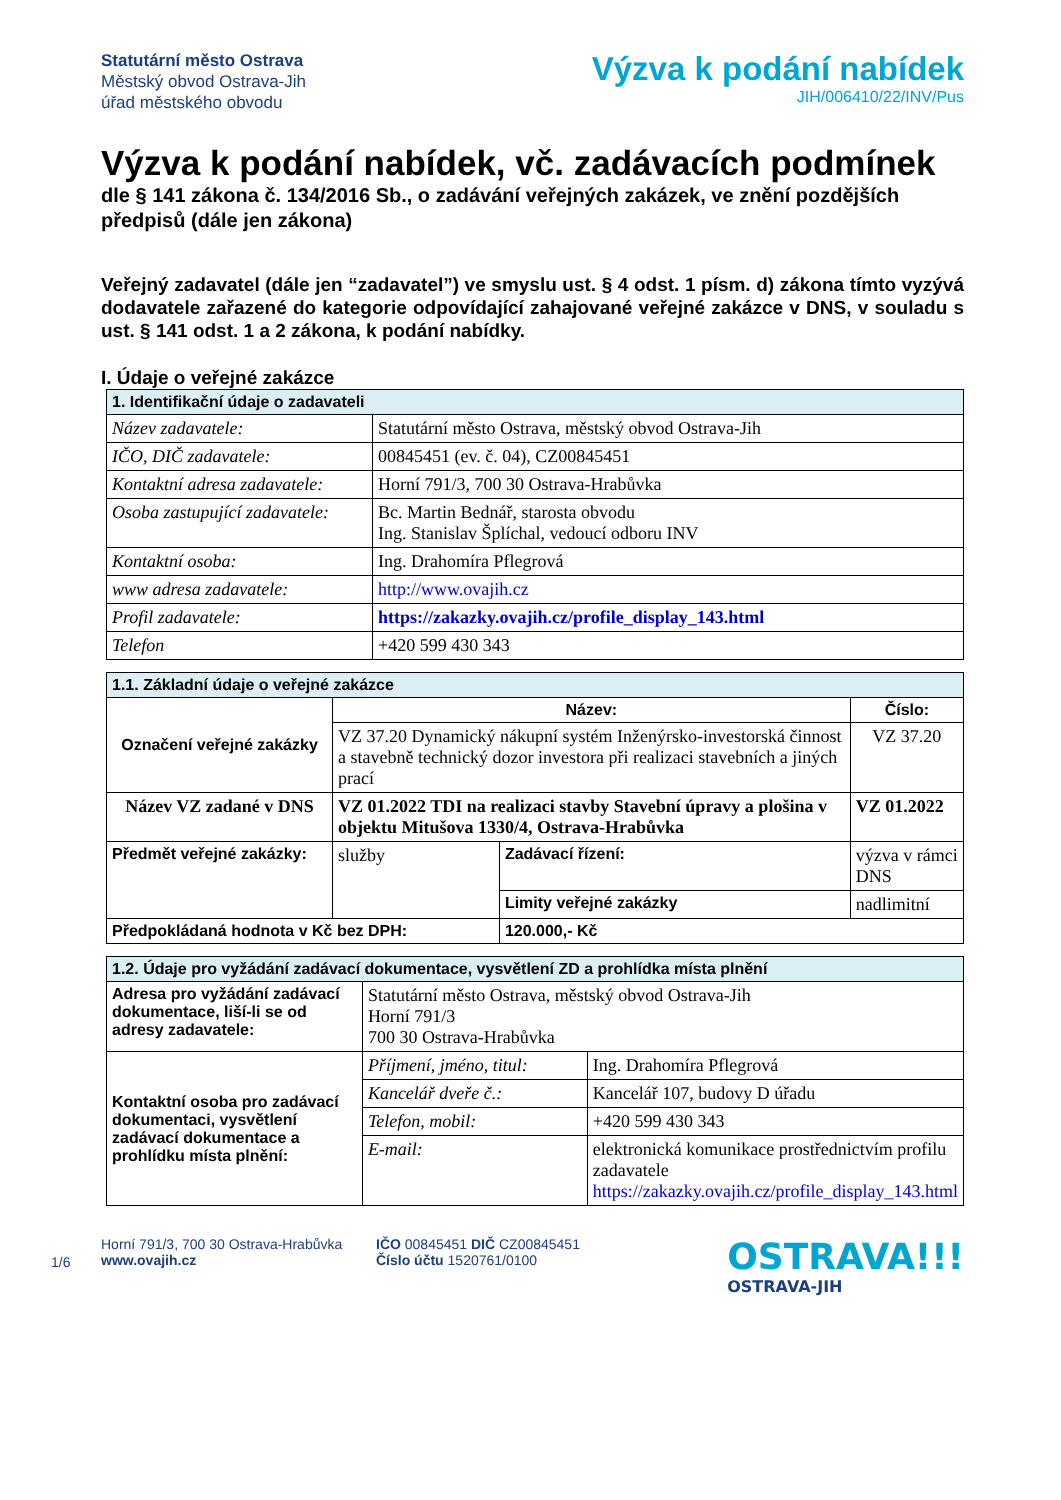Statutární město Ostrava
Městský obvod Ostrava-Jih
úřad městského obvodu
Výzva k podání nabídek
JIH/006410/22/INV/Pus
Výzva k podání nabídek, vč. zadávacích podmínek
dle § 141 zákona č. 134/2016 Sb., o zadávání veřejných zakázek, ve znění pozdějších předpisů (dále jen zákona)
Veřejný zadavatel (dále jen “zadavatel”) ve smyslu ust. § 4 odst. 1 písm. d) zákona tímto vyzývá dodavatele zařazené do kategorie odpovídající zahajované veřejné zakázce v DNS, v souladu s ust. § 141 odst. 1 a 2 zákona, k podání nabídky.
I. Údaje o veřejné zakázce
| 1. Identifikační údaje o zadavateli | |
| Název zadavatele: | Statutární město Ostrava, městský obvod Ostrava-Jih |
| IČO, DIČ zadavatele: | 00845451 (ev. č. 04), CZ00845451 |
| Kontaktní adresa zadavatele: | Horní 791/3, 700 30 Ostrava-Hrabůvka |
| Osoba zastupující zadavatele: | Bc. Martin Bednář, starosta obvodu Ing. Stanislav Šplíchal, vedoucí odboru INV |
| Kontaktní osoba: | Ing. Drahomíra Pflegrová |
| www adresa zadavatele: | http://www.ovajih.cz |
| Profil zadavatele: | https://zakazky.ovajih.cz/profile_display_143.html |
| Telefon | +420 599 430 343 |
| 1.1. Základní údaje o veřejné zakázce | | | | |
| Označení veřejné zakázky | Název: | | | Číslo: |
| | VZ 37.20 Dynamický nákupní systém Inženýrsko-investorská činnost a stavebně technický dozor investora při realizaci stavebních a jiných prací | | | VZ 37.20 |
| Název VZ zadané v DNS | VZ 01.2022 TDI na realizaci stavby Stavební úpravy a plošina v objektu Mitušova 1330/4, Ostrava-Hrabůvka | | | VZ 01.2022 |
| Předmět veřejné zakázky: | služby | Zadávací řízení: | výzva v rámci DNS | |
| | | Limity veřejné zakázky | nadlimitní | |
| Předpokládaná hodnota v Kč bez DPH: | | 120.000,- Kč | | |
| 1.2. Údaje pro vyžádání zadávací dokumentace, vysvětlení ZD a prohlídka místa plnění | | |
| Adresa pro vyžádání zadávací dokumentace, liší-li se od adresy zadavatele: | Statutární město Ostrava, městský obvod Ostrava-Jih Horní 791/3 700 30 Ostrava-Hrabůvka | |
| Kontaktní osoba pro zadávací dokumentaci, vysvětlení zadávací dokumentace a prohlídku místa plnění: | Příjmení, jméno, titul: | Ing. Drahomíra Pflegrová |
| | Kancelář dveře č.: | Kancelář 107, budovy D úřadu |
| | Telefon, mobil: | +420 599 430 343 |
| | E-mail: | elektronická komunikace prostřednictvím profilu zadavatele https://zakazky.ovajih.cz/profile_display_143.html |
1/6
Horní 791/3, 700 30 Ostrava-Hrabůvka
www.ovajih.cz
IČO 00845451 DIČ CZ00845451
Číslo účtu 1520761/0100
OSTRAVA!!!
OSTRAVA-JIH